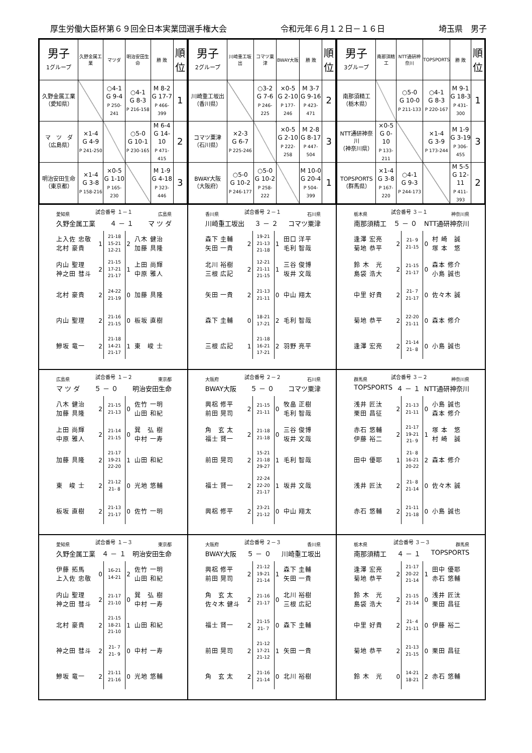厚生労働大臣杯第６９回全日本実業団選手権大会 令和元年６月１２日－１６日 埼玉県　男子
| 男子 1グループ | 久野金属工業 | マツダ | 明治安田生命 | 勝 敗 | 順 位 |
| --- | --- | --- | --- | --- | --- |
| 久野金属工業 （愛知県） | | ○4-1 G 9-4 P 250-241 | ○4-1 G 8-3 P 216-158 | M 8-2 G 17-7 P 466-399 | 1 |
| マ ツ ダ （広島県） | ×1-4 G 4-9 P 241-250 | | ○5-0 G 10-1 P 230-165 | M 6-4 G 14-10 P 471-415 | 2 |
| 明治安田生命 （東京都） | ×1-4 G 3-8 P 158-216 | ×0-5 G 1-10 P 165-230 | | M 1-9 G 4-18 P 323-446 | 3 |
| 男子 2グループ | 川崎重工坂出 | コマツ粟津 | BWAY大阪 | 勝 敗 | 順 位 |
| --- | --- | --- | --- | --- | --- |
| 川崎重工坂出 （香川県） | | ○3-2 G 7-6 P 246-225 | ×0-5 G 2-10 P 177-246 | M 3-7 G 9-16 P 423-471 | 2 |
| コマツ粟津 （石川県） | ×2-3 G 6-7 P 225-246 | | ×0-5 G 2-10 P 222-258 | M 2-8 G 8-17 P 447-504 | 3 |
| BWAY大阪 （大阪府） | ○5-0 G 10-2 P 246-177 | ○5-0 G 10-2 P 258-222 | | M 10-0 G 20-4 P 504-399 | 1 |
| 男子 3グループ | 南那須精工 | NTT通研神奈川 | TOPSPORTS | 勝 敗 | 順 位 |
| --- | --- | --- | --- | --- | --- |
| 南那須精工 （栃木県） | | ○5-0 G 10-0 P 211-133 | ○4-1 G 8-3 P 220-167 | M 9-1 G 18-3 P 431-300 | 1 |
| NTT通研神奈川 （神奈川県） | ×0-5 G 0-10 P 133-211 | | ×1-4 G 3-9 P 173-244 | M 1-9 G 3-19 P 306-455 | 3 |
| TOPSPORTS （群馬県） | ×1-4 G 3-8 P 167-220 | ○4-1 G 9-3 P 244-173 | | M 5-5 G 12-11 P 411-393 | 2 |
愛知県 試合番号 １－１ 広島県
久野金属工業 ４ － １ マ ツ ダ
| 上入佐 忠敬 北村 豪貴 | 1 | 21-18 15-21 12-21 | 2 | 八木 健治 加藤 具隆 |
| 内山 聖理 神之田 彗斗 | 2 | 21-15 17-21 21-17 | 1 | 上田 尚輝 中原 雅人 |
| 北村 豪貴 | 2 | 24-22 21-19 | 0 | 加藤 具隆 |
| 内山 聖理 | 2 | 21-16 21-15 | 0 | 板坂 直樹 |
| 鰺坂 竜一 | 2 | 21-18 14-21 21-17 | 1 | 東 峻 士 |
香川県 試合番号 ２－１ 石川県
川崎重工坂出 ３ － ２ コマツ粟津
| 森下 圭輔 矢田 一貴 | 2 | 19-21 21-13 21-18 | 1 | 田口 洋平 毛利 智哉 |
| 北川 裕樹 三根 広記 | 2 | 12-21 21-11 21-15 | 1 | 三谷 俊博 坂井 文哉 |
| 矢田 一貴 | 2 | 21-13 21-11 | 0 | 中山 翔太 |
| 森下 圭輔 | 0 | 18-21 17-21 | 2 | 毛利 智哉 |
| 三根 広記 | 1 | 21-18 16-21 17-21 | 2 | 羽野 亮平 |
栃木県 試合番号 ３－１ 神奈川県
南那須精工 ５ － ０ NTT通研神奈川
| 逢澤 宏亮 菊地 恭平 | 2 | 21- 9 21-15 | 0 | 村 崎 誠 塚 本 悠 |
| 鈴 木 光 島袋 浩大 | 2 | 21-15 21-17 | 0 | 森本 修介 小島 誠也 |
| 中里 好貴 | 2 | 21- 7 21-17 | 0 | 佐々木 誠 |
| 菊地 恭平 | 2 | 22-20 21-11 | 0 | 森本 修介 |
| 逢澤 宏亮 | 2 | 21-14 21- 8 | 0 | 小島 誠也 |
広島県 試合番号 １－２ 東京都
マ ツ ダ ５ － ０ 明治安田生命
| 八木 健治 加藤 具隆 | 2 | 21-15 21-13 | 0 | 佐竹 一明 山田 和紀 |
| 上田 尚輝 中原 雅人 | 2 | 21-14 21-15 | 0 | 巽 弘 樹 中村 一寿 |
| 加藤 具隆 | 2 | 21-17 19-21 22-20 | 1 | 山田 和紀 |
| 東 峻 士 | 2 | 21-12 21- 8 | 0 | 光地 悠輔 |
| 板坂 直樹 | 2 | 21-13 21-17 | 0 | 佐竹 一明 |
大阪府 試合番号 ２－２ 石川県
BWAY大阪 ５ － ０ コマツ粟津
| 興梠 修平 前田 晃司 | 2 | 21-15 21-11 | 0 | 牧畠 正樹 毛利 智哉 |
| 角 玄 太 福士 賢一 | 2 | 21-18 21-18 | 0 | 三谷 俊博 坂井 文哉 |
| 前田 晃司 | 2 | 15-21 21-18 29-27 | 1 | 毛利 智哉 |
| 福士 賢一 | 2 | 22-24 22-20 21-17 | 1 | 坂井 文哉 |
| 興梠 修平 | 2 | 23-21 21-12 | 0 | 中山 翔太 |
群馬県 試合番号 ３－２ 神奈川県
TOPSPORTS ４ － １ NTT通研神奈川
| 浅井 匠汰 栗田 昌征 | 2 | 21-13 21-11 | 0 | 小島 誠也 森本 修介 |
| 赤石 悠輔 伊藤 裕二 | 2 | 21-17 19-21 21- 9 | 1 | 塚 本 悠 村 崎 誠 |
| 田中 優耶 | 1 | 21- 8 16-21 20-22 | 2 | 森本 修介 |
| 浅井 匠汰 | 2 | 21- 8 21-14 | 0 | 佐々木 誠 |
| 赤石 悠輔 | 2 | 21-11 21-18 | 0 | 小島 誠也 |
愛知県 試合番号 １－３ 東京都
久野金属工業 ４ － １ 明治安田生命
| 伊藤 拓馬 上入佐 忠敬 | 0 | 16-21 14-21 | 2 | 佐竹 一明 山田 和紀 |
| 内山 聖理 神之田 彗斗 | 2 | 21-17 21-10 | 0 | 巽 弘 樹 中村 一寿 |
| 北村 豪貴 | 2 | 21-15 18-21 21-10 | 1 | 山田 和紀 |
| 神之田 彗斗 | 2 | 21- 7 21- 9 | 0 | 中村 一寿 |
| 鰺坂 竜一 | 2 | 21-11 21-16 | 0 | 光地 悠輔 |
大阪府 試合番号 ２－３ 香川県
BWAY大阪 ５ － ０ 川崎重工坂出
| 興梠 修平 前田 晃司 | 2 | 21-12 19-21 21-14 | 1 | 森下 圭輔 矢田 一貴 |
| 角 玄 太 佐々木 健斗 | 2 | 21-16 21-17 | 0 | 北川 裕樹 三根 広記 |
| 福士 賢一 | 2 | 21-15 21- 7 | 0 | 森下 圭輔 |
| 前田 晃司 | 2 | 21-12 17-21 21-12 | 1 | 矢田 一貴 |
| 角 玄 太 | 2 | 21-16 21-14 | 0 | 北川 裕樹 |
栃木県 試合番号 ３－３ 群馬県
南那須精工 ４ － １ TOPSPORTS
| 逢澤 宏亮 菊地 恭平 | 2 | 21-17 20-22 21-14 | 1 | 田中 優耶 赤石 悠輔 |
| 鈴 木 光 島袋 浩大 | 2 | 21-15 21-14 | 0 | 浅井 匠汰 栗田 昌征 |
| 中里 好貴 | 2 | 21- 4 21-11 | 0 | 伊藤 裕二 |
| 菊地 恭平 | 2 | 21-13 21-15 | 0 | 栗田 昌征 |
| 鈴 木 光 | 0 | 14-21 18-21 | 2 | 赤石 悠輔 |